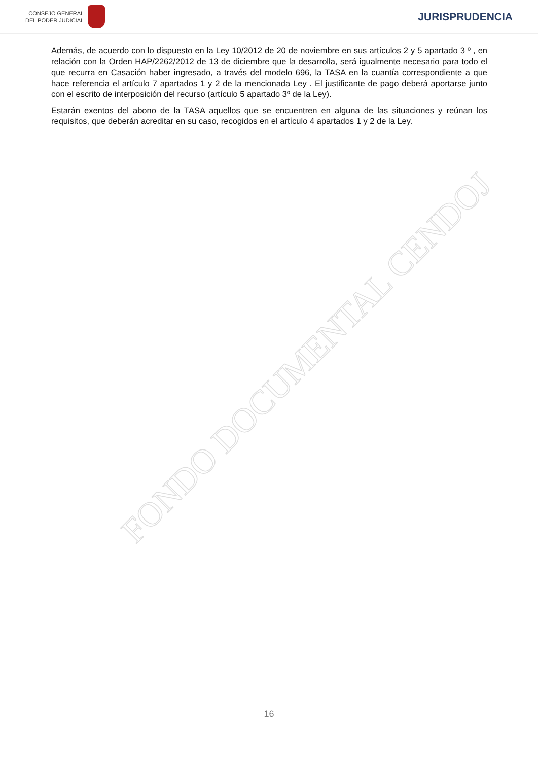CONSEJO GENERAL
DEL PODER JUDICIAL
JURISPRUDENCIA
Además, de acuerdo con lo dispuesto en la Ley 10/2012 de 20 de noviembre en sus artículos 2 y 5 apartado 3 º , en relación con la Orden HAP/2262/2012 de 13 de diciembre que la desarrolla, será igualmente necesario para todo el que recurra en Casación haber ingresado, a través del modelo 696, la TASA en la cuantía correspondiente a que hace referencia el artículo 7 apartados 1 y 2 de la mencionada Ley . El justificante de pago deberá aportarse junto con el escrito de interposición del recurso (artículo 5 apartado 3º de la Ley).
Estarán exentos del abono de la TASA aquellos que se encuentren en alguna de las situaciones y reúnan los requisitos, que deberán acreditar en su caso, recogidos en el artículo 4 apartados 1 y 2 de la Ley.
FONDO DOCUMENTAL CENDOJ
16